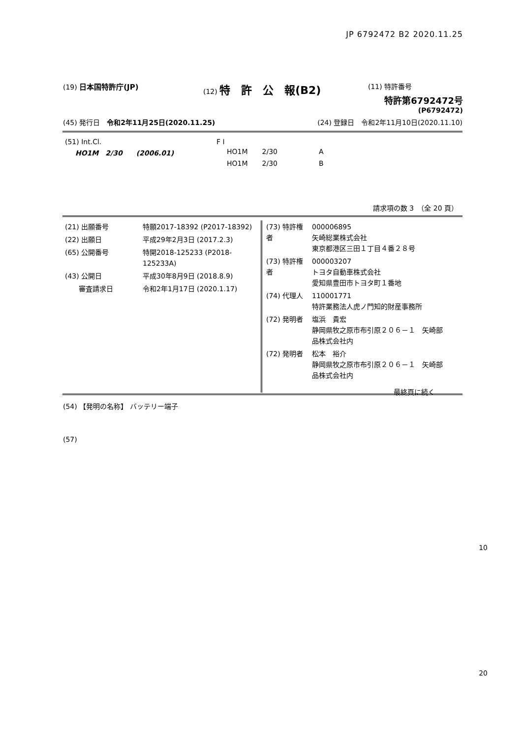JP 6792472 B2 2020.11.25
(19) 日本国特許庁(JP) (12) 特　許　公　報(B2)
(11) 特許番号
特許第6792472号
(P6792472)
(45) 発行日　令和2年11月25日(2020.11.25)
(24) 登録日　令和2年11月10日(2020.11.10)
| (51) Int.Cl. | F I | | |
| HO1M 2/30 (2006.01) | HO1M | 2/30 | A |
| | HO1M | 2/30 | B |
請求項の数 3　（全 20 頁）
| (21) 出願番号 | 特願2017-18392 (P2017-18392) |
| (22) 出願日 | 平成29年2月3日 (2017.2.3) |
| (65) 公開番号 | 特開2018-125233 (P2018-125233A) |
| (43) 公開日 | 平成30年8月9日 (2018.8.9) |
| 審査請求日 | 令和2年1月17日 (2020.1.17) |
| (73) 特許権者 | 000006895 矢崎総業株式会社 東京都港区三田１丁目４番２８号 |
| (73) 特許権者 | 000003207 トヨタ自動車株式会社 愛知県豊田市トヨタ町１番地 |
| (74) 代理人 | 110001771 特許業務法人虎ノ門知的財産事務所 |
| (72) 発明者 | 塩浜 貴宏 静岡県牧之原市布引原２０６－１ 矢崎部 品株式会社内 |
| (72) 発明者 | 松本 裕介 静岡県牧之原市布引原２０６－１ 矢崎部 品株式会社内 |
最終頁に続く
(54) 【発明の名称】 バッテリー端子
(57)
10
20